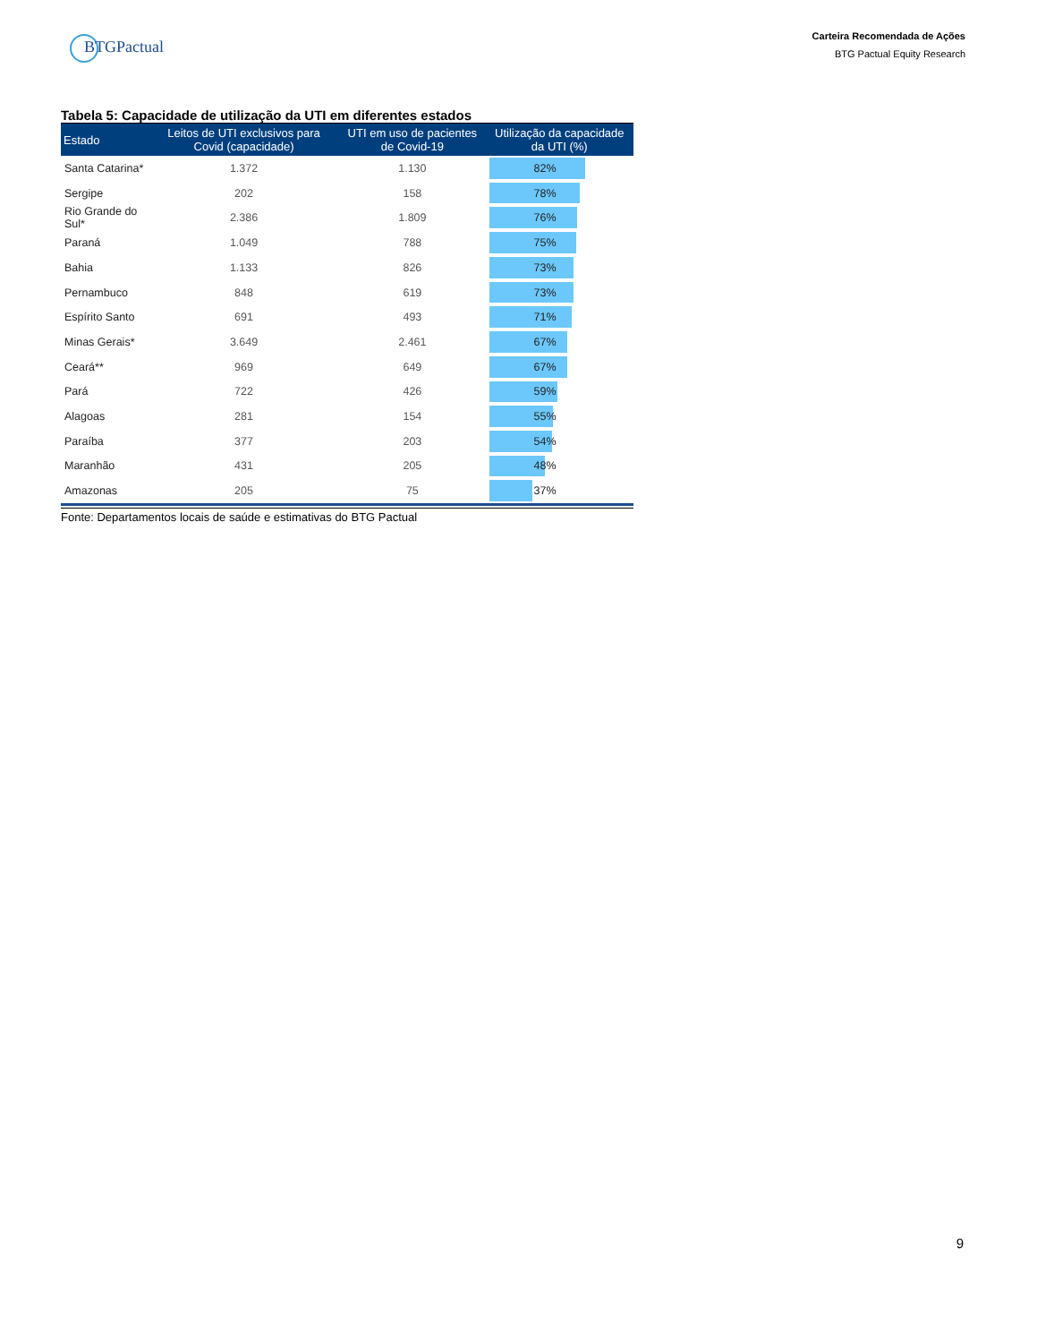BTGPactual
Carteira Recomendada de Ações
BTG Pactual Equity Research
Tabela 5: Capacidade de utilização da UTI em diferentes estados
| Estado | Leitos de UTI exclusivos para Covid (capacidade) | UTI em uso de pacientes de Covid-19 | Utilização da capacidade da UTI (%) |
| --- | --- | --- | --- |
| Santa Catarina* | 1.372 | 1.130 | 82% |
| Sergipe | 202 | 158 | 78% |
| Rio Grande do Sul* | 2.386 | 1.809 | 76% |
| Paraná | 1.049 | 788 | 75% |
| Bahia | 1.133 | 826 | 73% |
| Pernambuco | 848 | 619 | 73% |
| Espírito Santo | 691 | 493 | 71% |
| Minas Gerais* | 3.649 | 2.461 | 67% |
| Ceará** | 969 | 649 | 67% |
| Pará | 722 | 426 | 59% |
| Alagoas | 281 | 154 | 55% |
| Paraíba | 377 | 203 | 54% |
| Maranhão | 431 | 205 | 48% |
| Amazonas | 205 | 75 | 37% |
Fonte: Departamentos locais de saúde e estimativas do BTG Pactual
9